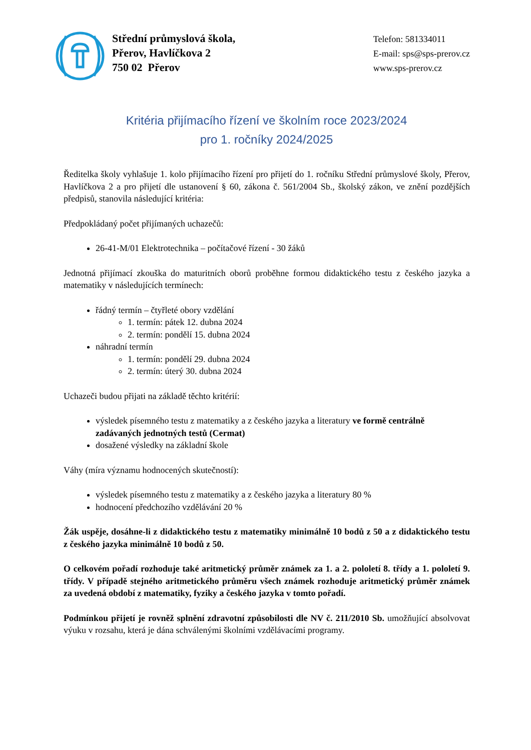Střední průmyslová škola,
Přerov, Havlíčkova 2
750 02 Přerov
Telefon: 581334011
E-mail: sps@sps-prerov.cz
www.sps-prerov.cz
Kritéria přijímacího řízení ve školním roce 2023/2024
pro 1. ročníky 2024/2025
Ředitelka školy vyhlašuje 1. kolo přijímacího řízení pro přijetí do 1. ročníku Střední průmyslové školy, Přerov, Havlíčkova 2 a pro přijetí dle ustanovení § 60, zákona č. 561/2004 Sb., školský zákon, ve znění pozdějších předpisů, stanovila následující kritéria:
Předpokládaný počet přijímaných uchazečů:
26-41-M/01 Elektrotechnika – počítačové řízení - 30 žáků
Jednotná přijímací zkouška do maturitních oborů proběhne formou didaktického testu z českého jazyka a matematiky v následujících termínech:
řádný termín – čtyřleté obory vzdělání
1. termín: pátek 12. dubna 2024
2. termín: pondělí 15. dubna 2024
náhradní termín
1. termín: pondělí 29. dubna 2024
2. termín: úterý 30. dubna 2024
Uchazeči budou přijati na základě těchto kritérií:
výsledek písemného testu z matematiky a z českého jazyka a literatury ve formě centrálně zadávaných jednotných testů (Cermat)
dosažené výsledky na základní škole
Váhy (míra významu hodnocených skutečností):
výsledek písemného testu z matematiky a z českého jazyka a literatury 80 %
hodnocení předchozího vzdělávání 20 %
Žák uspěje, dosáhne-li z didaktického testu z matematiky minimálně 10 bodů z 50 a z didaktického testu z českého jazyka minimálně 10 bodů z 50.
O celkovém pořadí rozhoduje také aritmetický průměr známek za 1. a 2. pololetí 8. třídy a 1. pololetí 9. třídy. V případě stejného aritmetického průměru všech známek rozhoduje aritmetický průměr známek za uvedená období z matematiky, fyziky a českého jazyka v tomto pořadí.
Podmínkou přijetí je rovněž splnění zdravotní způsobilosti dle NV č. 211/2010 Sb. umožňující absolvovat výuku v rozsahu, která je dána schválenými školními vzdělávacími programy.